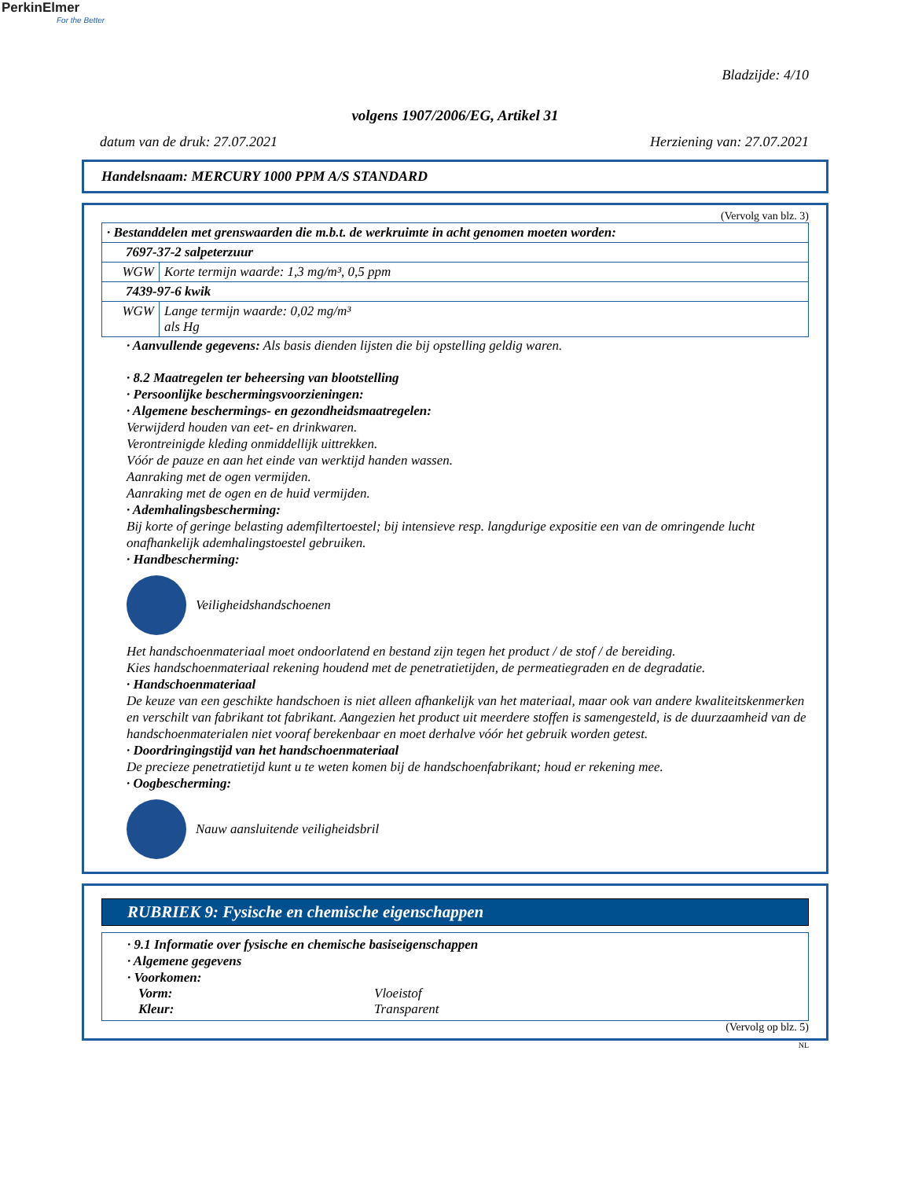PerkinElmer
For the Better
Bladzijde: 4/10
volgens 1907/2006/EG, Artikel 31
datum van de druk: 27.07.2021 Herziening van: 27.07.2021
Handelsnaam: MERCURY 1000 PPM A/S STANDARD
(Vervolg van blz. 3)
| · Bestanddelen met grenswaarden die m.b.t. de werkruimte in acht genomen moeten worden: | |
| 7697-37-2 salpeterzuur | |
| WGW | Korte termijn waarde: 1,3 mg/m³, 0,5 ppm |
| 7439-97-6 kwik | |
| WGW | Lange termijn waarde: 0,02 mg/m³ als Hg |
· Aanvullende gegevens: Als basis dienden lijsten die bij opstelling geldig waren.
· 8.2 Maatregelen ter beheersing van blootstelling
· Persoonlijke beschermingsvoorzieningen:
· Algemene beschermings- en gezondheidsmaatregelen:
Verwijderd houden van eet- en drinkwaren.
Verontreinigde kleding onmiddellijk uittrekken.
Vóór de pauze en aan het einde van werktijd handen wassen.
Aanraking met de ogen vermijden.
Aanraking met de ogen en de huid vermijden.
· Ademhalingsbescherming:
Bij korte of geringe belasting ademfiltertoestel; bij intensieve resp. langdurige expositie een van de omringende lucht onafhankelijk ademhalingstoestel gebruiken.
· Handbescherming:
Veiligheidshandschoenen
Het handschoenmateriaal moet ondoorlatend en bestand zijn tegen het product / de stof / de bereiding.
Kies handschoenmateriaal rekening houdend met de penetratietijden, de permeatiegraden en de degradatie.
· Handschoenmateriaal
De keuze van een geschikte handschoen is niet alleen afhankelijk van het materiaal, maar ook van andere kwaliteitskenmerken en verschilt van fabrikant tot fabrikant. Aangezien het product uit meerdere stoffen is samengesteld, is de duurzaamheid van de handschoenmaterialen niet vooraf berekenbaar en moet derhalve vóór het gebruik worden getest.
· Doordringingstijd van het handschoenmateriaal
De precieze penetratietijd kunt u te weten komen bij de handschoenfabrikant; houd er rekening mee.
· Oogbescherming:
Nauw aansluitende veiligheidsbril
RUBRIEK 9: Fysische en chemische eigenschappen
· 9.1 Informatie over fysische en chemische basiseigenschappen
· Algemene gegevens
· Voorkomen:
Vorm: Vloeistof
Kleur: Transparent
(Vervolg op blz. 5)
NL